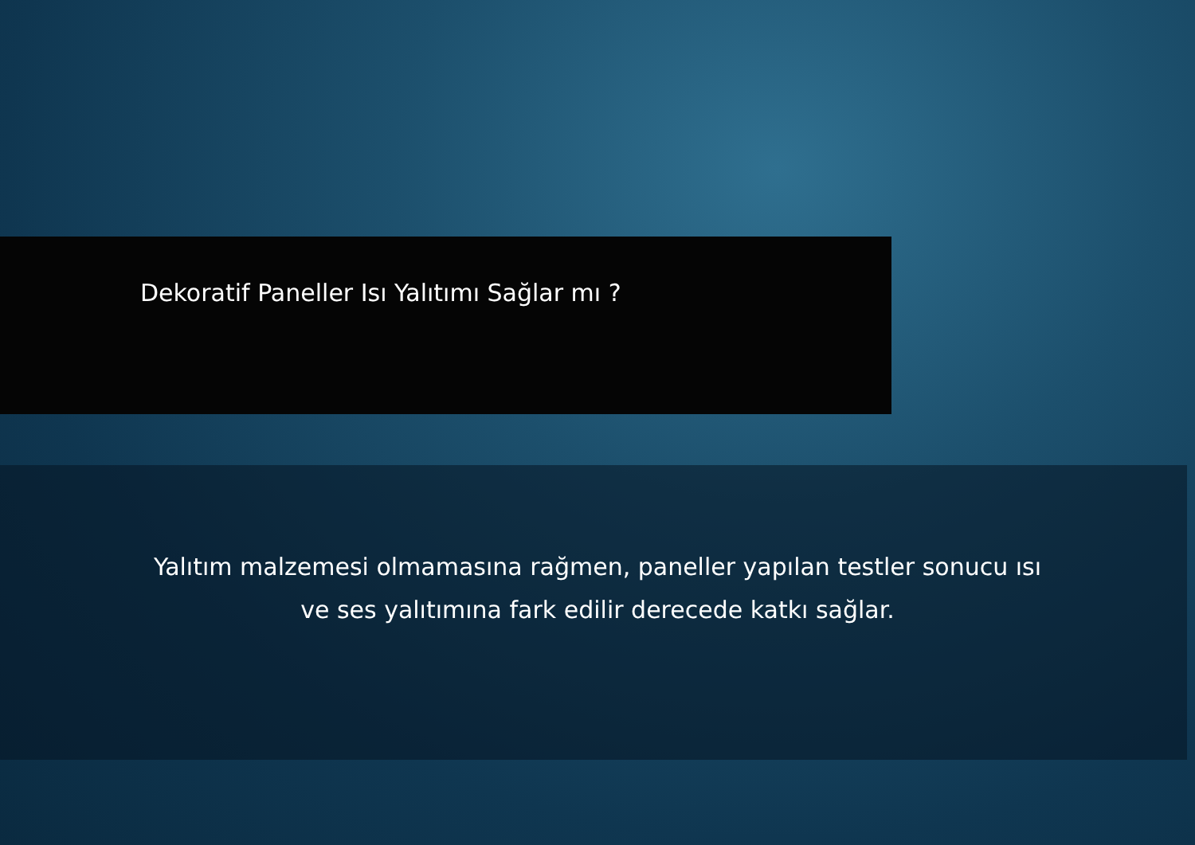Dekoratif Paneller Isı Yalıtımı Sağlar mı ?
Yalıtım malzemesi olmamasına rağmen, paneller yapılan testler sonucu ısı
ve ses yalıtımına fark edilir derecede katkı sağlar.